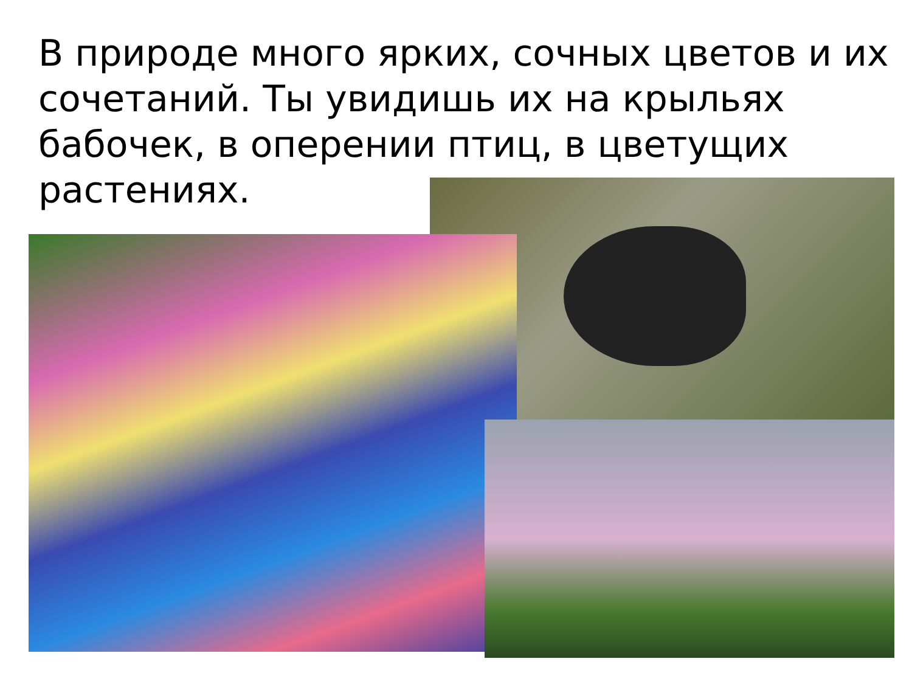В природе много ярких, сочных цветов и их сочетаний. Ты увидишь их на крыльях бабочек, в оперении птиц, в цветущих растениях.